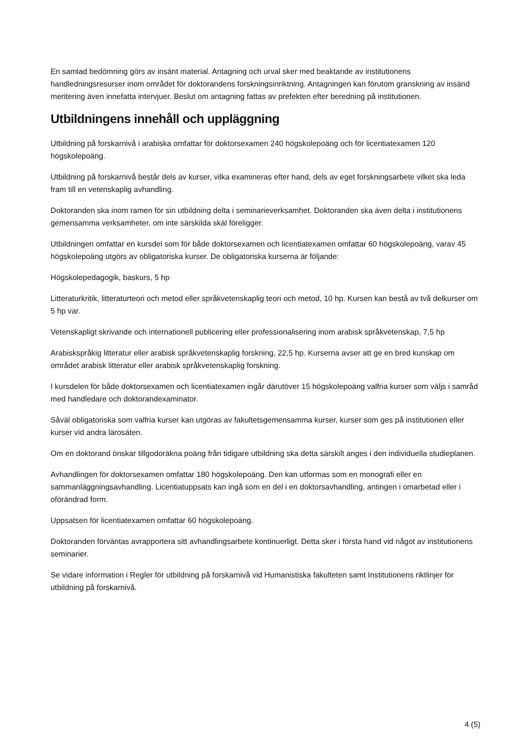En samlad bedömning görs av insänt material. Antagning och urval sker med beaktande av institutionens handledningsresurser inom området för doktorandens forskningsinriktning. Antagningen kan förutom granskning av insänd meritering även innefatta intervjuer. Beslut om antagning fattas av prefekten efter beredning på institutionen.
Utbildningens innehåll och uppläggning
Utbildning på forskarnivå i arabiska omfattar för doktorsexamen 240 högskolepoäng och för licentiatexamen 120 högskolepoäng.
Utbildning på forskarnivå består dels av kurser, vilka examineras efter hand, dels av eget forskningsarbete vilket ska leda fram till en vetenskaplig avhandling.
Doktoranden ska inom ramen för sin utbildning delta i seminarieverksamhet. Doktoranden ska även delta i institutionens gemensamma verksamheter, om inte särskilda skäl föreligger.
Utbildningen omfattar en kursdel som för både doktorsexamen och licentiatexamen omfattar 60 högskolepoäng, varav 45 högskolepoäng utgörs av obligatoriska kurser. De obligatoriska kurserna är följande:
Högskolepedagogik, baskurs, 5 hp
Litteraturkritik, litteraturteori och metod eller språkvetenskaplig teori och metod, 10 hp. Kursen kan bestå av två delkurser om 5 hp var.
Vetenskapligt skrivande och internationell publicering eller professionalisering inom arabisk språkvetenskap, 7,5 hp
Arabiskspråkig litteratur eller arabisk språkvetenskaplig forskning, 22,5 hp. Kurserna avser att ge en bred kunskap om området arabisk litteratur eller arabisk språkvetenskaplig forskning.
I kursdelen för både doktorsexamen och licentiatexamen ingår därutöver 15 högskolepoäng valfria kurser som väljs i samråd med handledare och doktorandexaminator.
Såväl obligatoriska som valfria kurser kan utgöras av fakultetsgemensamma kurser, kurser som ges på institutionen eller kurser vid andra lärosäten.
Om en doktorand önskar tillgodoräkna poäng från tidigare utbildning ska detta särskilt anges i den individuella studieplanen.
Avhandlingen för doktorsexamen omfattar 180 högskolepoäng. Den kan utformas som en monografi eller en sammanläggningsavhandling. Licentiatuppsats kan ingå som en del i en doktorsavhandling, antingen i omarbetad eller i oförändrad form.
Uppsatsen för licentiatexamen omfattar 60 högskolepoäng.
Doktoranden förväntas avrapportera sitt avhandlingsarbete kontinuerligt. Detta sker i första hand vid något av institutionens seminarier.
Se vidare information i Regler för utbildning på forskarnivå vid Humanistiska fakulteten samt Institutionens riktlinjer för utbildning på forskarnivå.
4 (5)